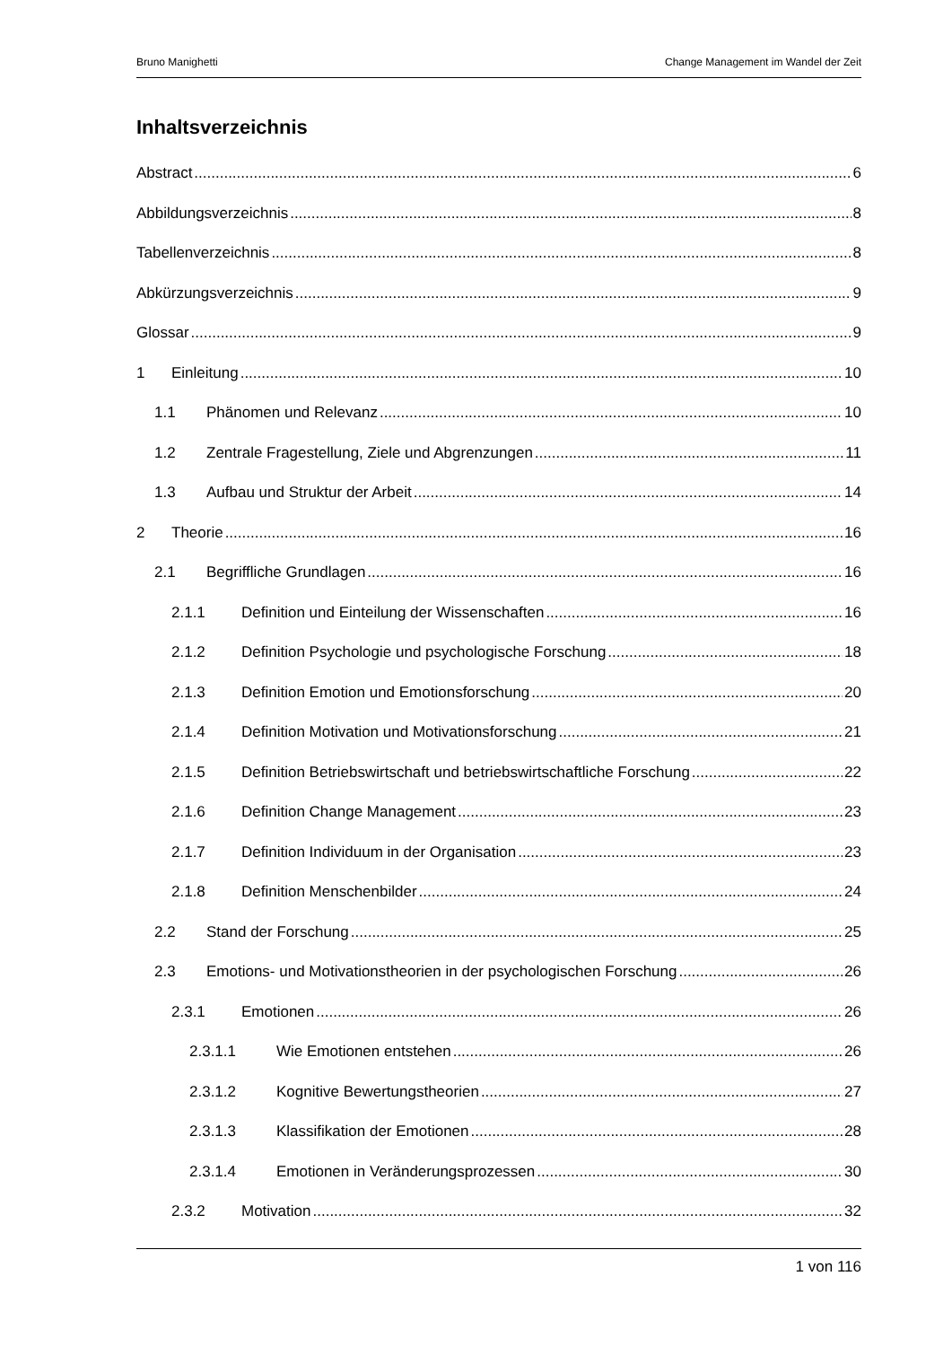Bruno Manighetti Change Management im Wandel der Zeit
Inhaltsverzeichnis
Abstract 6
Abbildungsverzeichnis 8
Tabellenverzeichnis 8
Abkürzungsverzeichnis 9
Glossar 9
1 Einleitung 10
1.1 Phänomen und Relevanz 10
1.2 Zentrale Fragestellung, Ziele und Abgrenzungen 11
1.3 Aufbau und Struktur der Arbeit 14
2 Theorie 16
2.1 Begriffliche Grundlagen 16
2.1.1 Definition und Einteilung der Wissenschaften 16
2.1.2 Definition Psychologie und psychologische Forschung 18
2.1.3 Definition Emotion und Emotionsforschung 20
2.1.4 Definition Motivation und Motivationsforschung 21
2.1.5 Definition Betriebswirtschaft und betriebswirtschaftliche Forschung 22
2.1.6 Definition Change Management 23
2.1.7 Definition Individuum in der Organisation 23
2.1.8 Definition Menschenbilder 24
2.2 Stand der Forschung 25
2.3 Emotions- und Motivationstheorien in der psychologischen Forschung 26
2.3.1 Emotionen 26
2.3.1.1 Wie Emotionen entstehen 26
2.3.1.2 Kognitive Bewertungstheorien 27
2.3.1.3 Klassifikation der Emotionen 28
2.3.1.4 Emotionen in Veränderungsprozessen 30
2.3.2 Motivation 32
1 von 116